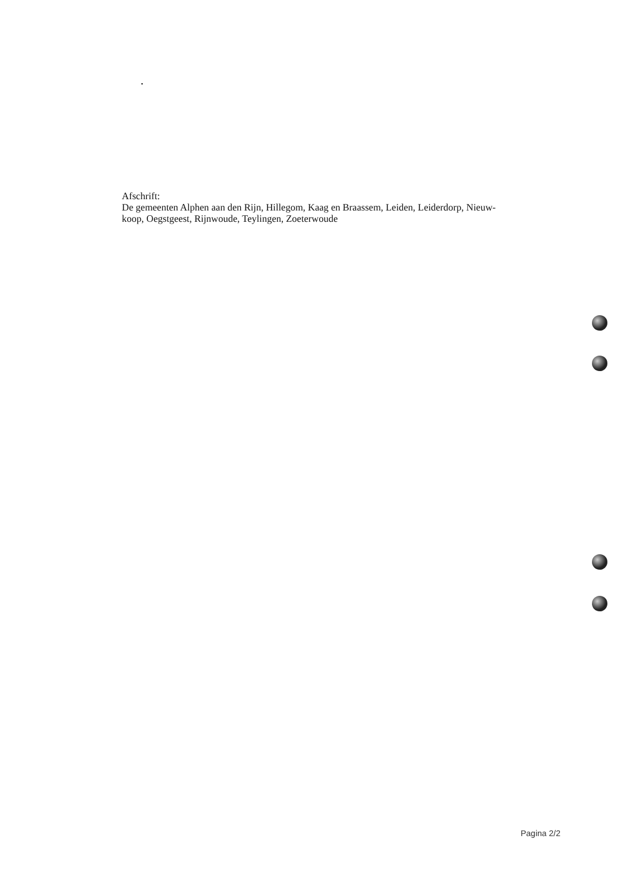Afschrift:
De gemeenten Alphen aan den Rijn, Hillegom, Kaag en Braassem, Leiden, Leiderdorp, Nieuw-
koop, Oegstgeest, Rijnwoude, Teylingen, Zoeterwoude
Pagina 2/2